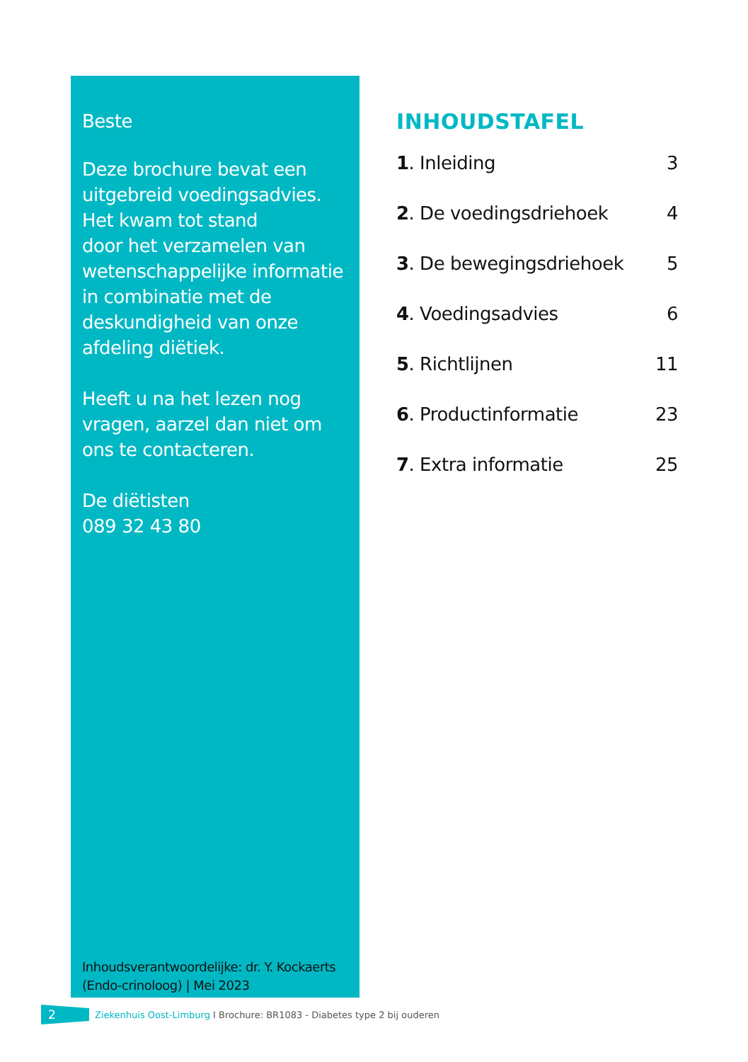Beste
Deze brochure bevat een uitgebreid voedingsadvies.
Het kwam tot stand
door het verzamelen van wetenschappelijke informatie in combinatie met de deskundigheid van onze afdeling diëtiek.
Heeft u na het lezen nog vragen, aarzel dan niet om ons te contacteren.
De diëtisten
089 32 43 80
Inhoudsverantwoordelijke: dr. Y. Kockaerts (Endo-crinoloog) | Mei 2023
INHOUDSTAFEL
1. Inleiding 3
2. De voedingsdriehoek 4
3. De bewegingsdriehoek 5
4. Voedingsadvies 6
5. Richtlijnen 11
6. Productinformatie 23
7. Extra informatie 25
2
Ziekenhuis Oost-Limburg I Brochure: BR1083 - Diabetes type 2 bij ouderen